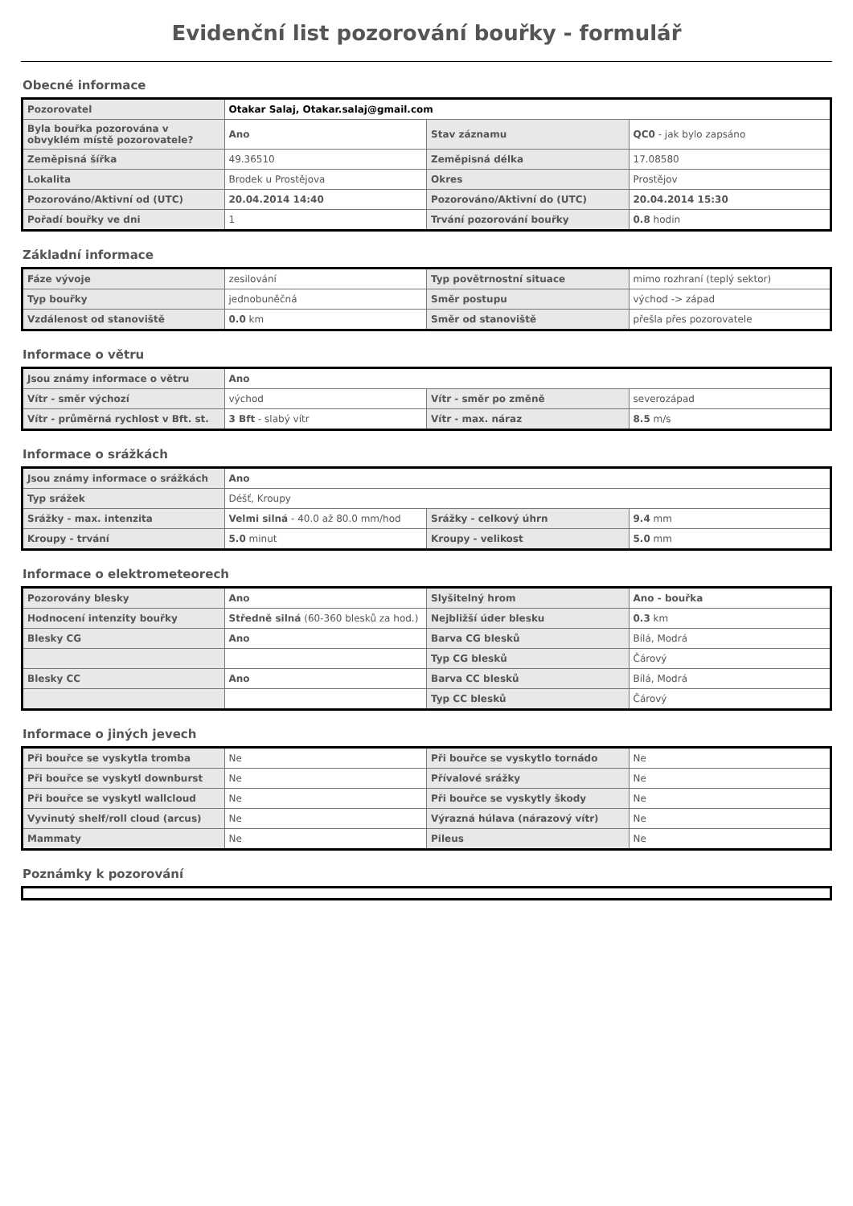Evidenční list pozorování bouřky - formulář
Obecné informace
| Pozorovatel | Otakar Salaj, Otakar.salaj@gmail.com | | |
| Byla bouřka pozorována v obvyklém místě pozorovatele? | Ano | Stav záznamu | QC0 - jak bylo zapsáno |
| Zeměpisná šířka | 49.36510 | Zeměpisná délka | 17.08580 |
| Lokalita | Brodek u Prostějova | Okres | Prostějov |
| Pozorováno/Aktivní od (UTC) | 20.04.2014 14:40 | Pozorováno/Aktivní do (UTC) | 20.04.2014 15:30 |
| Pořadí bouřky ve dni | 1 | Trvání pozorování bouřky | 0.8 hodin |
Základní informace
| Fáze vývoje | zesilování | Typ povětrnostní situace | mimo rozhraní (teplý sektor) |
| Typ bouřky | jednobuněčná | Směr postupu | východ -> západ |
| Vzdálenost od stanoviště | 0.0 km | Směr od stanoviště | přešla přes pozorovatele |
Informace o větru
| Jsou známy informace o větru | Ano | | |
| Vítr - směr výchozí | východ | Vítr - směr po změně | severozápad |
| Vítr - průměrná rychlost v Bft. st. | 3 Bft - slabý vítr | Vítr - max. náraz | 8.5 m/s |
Informace o srážkách
| Jsou známy informace o srážkách | Ano | | |
| Typ srážek | Déšť, Kroupy | | |
| Srážky - max. intenzita | Velmi silná - 40.0 až 80.0 mm/hod | Srážky - celkový úhrn | 9.4 mm |
| Kroupy - trvání | 5.0 minut | Kroupy - velikost | 5.0 mm |
Informace o elektrometeorech
| Pozorovány blesky | Ano | Slyšitelný hrom | Ano - bouřka |
| Hodnocení intenzity bouřky | Středně silná (60-360 blesků za hod.) | Nejbližší úder blesku | 0.3 km |
| Blesky CG | Ano | Barva CG blesků | Bílá, Modrá |
| | | Typ CG blesků | Čárový |
| Blesky CC | Ano | Barva CC blesků | Bílá, Modrá |
| | | Typ CC blesků | Čárový |
Informace o jiných jevech
| Při bouřce se vyskytla tromba | Ne | Při bouřce se vyskytlo tornádo | Ne |
| Při bouřce se vyskytl downburst | Ne | Přívalové srážky | Ne |
| Při bouřce se vyskytl wallcloud | Ne | Při bouřce se vyskytly škody | Ne |
| Vyvinutý shelf/roll cloud (arcus) | Ne | Výrazná húlava (nárazový vítr) | Ne |
| Mammaty | Ne | Pileus | Ne |
Poznámky k pozorování